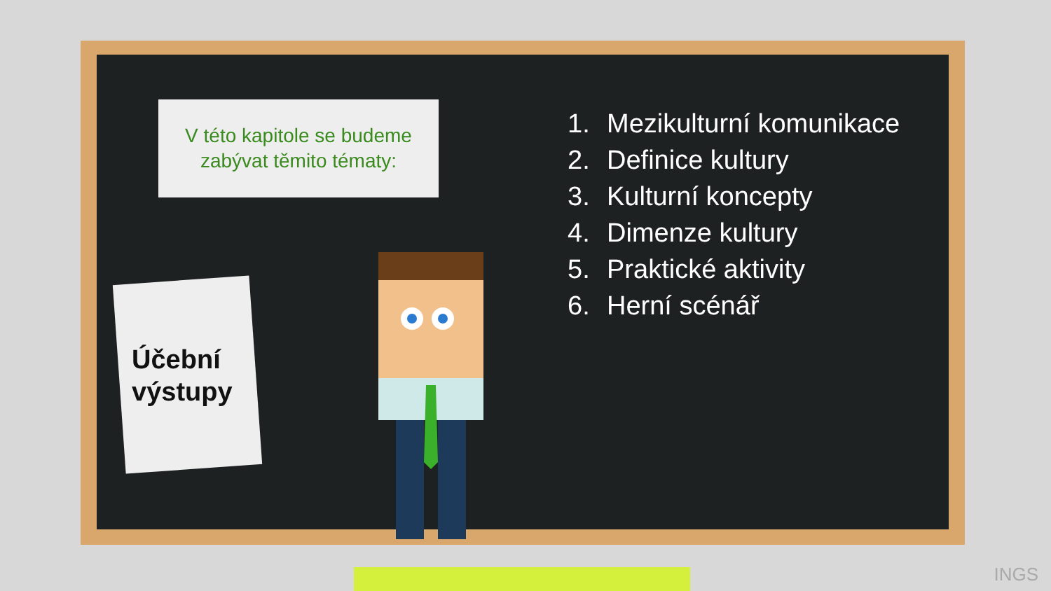V této kapitole se budeme
zabývat těmito tématy:
Účební
výstupy
1. Mezikulturní komunikace
2. Definice kultury
3. Kulturní koncepty
4. Dimenze kultury
5. Praktické aktivity
6. Herní scénář
INGS